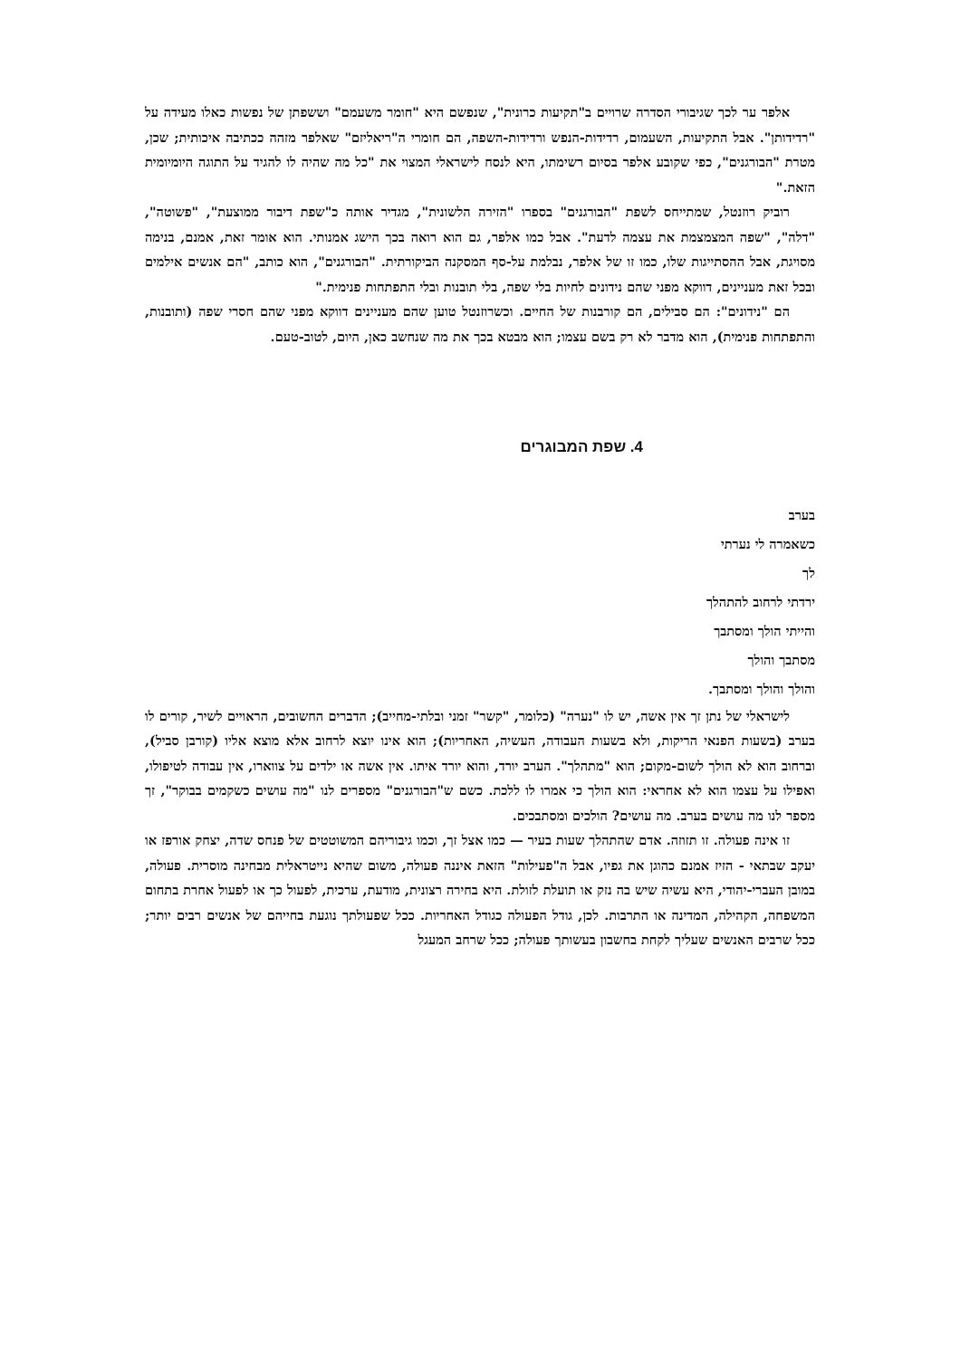אלפר ער לכך שגיבורי הסדרה שרויים ב"תקיעות כרונית", שנפשם היא "חומר משעמם" וששפתן של נפשות כאלו מעידה על "רדידותן". אבל התקיעות, השעמום, רדידות-הנפש ורדידות-השפה, הם חומרי ה"ריאליזם" שאלפר מזהה ככתיבה איכותית; שכן, מטרת "הבורגנים", כפי שקובע אלפר בסיום רשימתו, היא לנסח לישראלי המצוי את "כל מה שהיה לו להגיד על התוגה היומיומית הזאת."
רוביק רוזנטל, שמתייחס לשפת "הבורגנים" בספרו "הזירה הלשונית", מגדיר אותה כ"שפת דיבור ממוצעת", "פשוטה", "דלה", "שפה המצמצמת את עצמה לדעת". אבל כמו אלפר, גם הוא רואה בכך הישג אמנותי. הוא אומר זאת, אמנם, בנימה מסויגת, אבל ההסתייגות שלו, כמו זו של אלפר, נבלמת על-סף המסקנה הביקורתית. "הבורגנים", הוא כותב, "הם אנשים אילמים ובכל זאת מעניינים, דווקא מפני שהם נידונים לחיות בלי שפה, בלי תובנות ובלי התפתחות פנימית."
הם "נידונים": הם סבילים, הם קורבנות של החיים. וכשרוזנטל טוען שהם מעניינים דווקא מפני שהם חסרי שפה (ותובנות, והתפתחות פנימית), הוא מדבר לא רק בשם עצמו; הוא מבטא בכך את מה שנחשב כאן, היום, לטוב-טעם.
4. שפת המבוגרים
בערב
כשאמרה לי נערתי
לך
ירדתי לרחוב להתהלך
והייתי הולך ומסתבך
מסתבך והולך
והולך והולך ומסתבך.
לישראלי של נתן זך אין אשה, יש לו "נערה" (כלומר, "קשר" זמני ובלתי-מחייב); הדברים החשובים, הראויים לשיר, קורים לו בערב (בשעות הפנאי הריקות, ולא בשעות העבודה, העשיה, האחריות); הוא אינו יוצא לרחוב אלא מוצא אליו (קורבן סביל), וברחוב הוא לא הולך לשום-מקום; הוא "מתהלך". הערב יורד, והוא יורד איתו. אין אשה או ילדים על צווארו, אין עבודה לטיפולו, ואפילו על עצמו הוא לא אחראי: הוא הולך כי אמרו לו ללכת. כשם ש"הבורגנים" מספרים לנו "מה עושים כשקמים בבוקר", זך מספר לנו מה עושים בערב. מה עושים? הולכים ומסתבכים.
זו אינה פעולה. זו תזוזה. אדם שהתהלך שעות בעיר — כמו אצל זך, וכמו גיבוריהם המשוטטים של פנחס שדה, יצחק אורפז או יעקב שבתאי - הזיז אמנם כהוגן את גפיו, אבל ה"פעילות" הזאת איננה פעולה, משום שהיא נייטראלית מבחינה מוסרית. פעולה, במובן העברי-יהודי, היא עשיה שיש בה נזק או תועלת לזולת. היא בחירה רצונית, מודעת, ערכית, לפעול כך או לפעול אחרת בתחום המשפחה, הקהילה, המדינה או התרבות. לכן, גודל הפעולה כגודל האחריות. ככל שפעולתך נוגעת בחייהם של אנשים רבים יותר; ככל שרבים האנשים שעליך לקחת בחשבון בעשותך פעולה; ככל שרחב המעגל